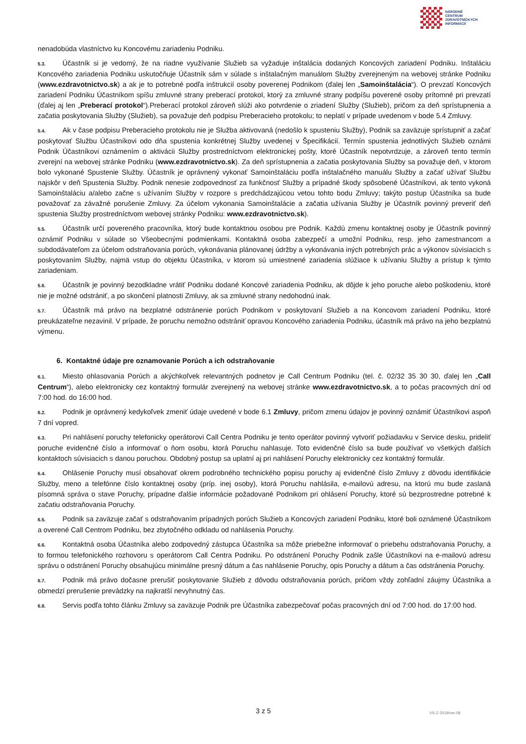NÁRODNÉ
CENTRUM
ZDRAVOTNÍCKYCH
INFORMÁCIÍ
nenadobúda vlastníctvo ku Koncovému zariadeniu Podniku.
5.3. Účastník si je vedomý, že na riadne využívanie Služieb sa vyžaduje inštalácia dodaných Koncových zariadení Podniku. Inštaláciu Koncového zariadenia Podniku uskutočňuje Účastník sám v súlade s inštalačným manuálom Služby zverejneným na webovej stránke Podniku (www.ezdravotnictvo.sk) a ak je to potrebné podľa inštrukcií osoby poverenej Podnikom (ďalej len „Samoinštalácia“). O prevzatí Koncových zariadení Podniku Účastníkom spíšu zmluvné strany preberací protokol, ktorý za zmluvné strany podpíšu poverené osoby prítomné pri prevzatí (ďalej aj len „Preberací protokol“).Preberací protokol zároveň slúži ako potvrdenie o zriadení Služby (Služieb), pričom za deň sprístupnenia a začatia poskytovania Služby (Služieb), sa považuje deň podpisu Preberacieho protokolu; to neplatí v prípade uvedenom v bode 5.4 Zmluvy.
5.4. Ak v čase podpisu Preberacieho protokolu nie je Služba aktivovaná (nedošlo k spusteniu Služby), Podnik sa zaväzuje sprístupniť a začať poskytovať Službu Účastníkovi odo dňa spustenia konkrétnej Služby uvedenej v Špecifikácií. Termín spustenia jednotlivých Služieb oznámi Podnik Účastníkovi oznámením o aktivácii Služby prostredníctvom elektronickej pošty, ktoré Účastník nepotvrdzuje, a zároveň tento termín zverejní na webovej stránke Podniku (www.ezdravotnictvo.sk). Za deň sprístupnenia a začatia poskytovania Služby sa považuje deň, v ktorom bolo vykonané Spustenie Služby. Účastník je oprávnený vykonať Samoinštaláciu podľa inštalačného manuálu Služby a začať užívať Službu najskôr v deň Spustenia Služby. Podnik nenesie zodpovednosť za funkčnosť Služby a prípadné škody spôsobené Účastníkovi, ak tento vykoná Samoinštaláciu a/alebo začne s užívaním Služby v rozpore s predchádzajúcou vetou tohto bodu Zmluvy; takýto postup Účastníka sa bude považovať za závažné porušenie Zmluvy. Za účelom vykonania Samoinštalácie a začatia užívania Služby je Účastník povinný preveriť deň spustenia Služby prostredníctvom webovej stránky Podniku: www.ezdravotnictvo.sk).
5.5. Účastník určí povereného pracovníka, ktorý bude kontaktnou osobou pre Podnik. Každú zmenu kontaktnej osoby je Účastník povinný oznámiť Podniku v súlade so Všeobecnými podmienkami. Kontaktná osoba zabezpečí a umožní Podniku, resp. jeho zamestnancom a subdodávateľom za účelom odstraňovania porúch, vykonávania plánovanej údržby a vykonávania iných potrebných prác a výkonov súvisiacich s poskytovaním Služby, najmä vstup do objektu Účastníka, v ktorom sú umiestnené zariadenia slúžiace k užívaniu Služby a prístup k týmto zariadeniam.
5.6. Účastník je povinný bezodkladne vrátiť Podniku dodané Koncové zariadenia Podniku, ak dôjde k jeho poruche alebo poškodeniu, ktoré nie je možné odstrániť, a po skončení platnosti Zmluvy, ak sa zmluvné strany nedohodnú inak.
5.7. Účastník má právo na bezplatné odstránenie porúch Podnikom v poskytovaní Služieb a na Koncovom zariadení Podniku, ktoré preukázateľne nezavinil. V prípade, že poruchu nemožno odstrániť opravou Koncového zariadenia Podniku, účastník má právo na jeho bezplatnú výmenu.
6. Kontaktné údaje pre oznamovanie Porúch a ich odstraňovanie
6.1. Miesto ohlasovania Porúch a akýchkoľvek relevantných podnetov je Call Centrum Podniku (tel. č. 02/32 35 30 30, ďalej len „Call Centrum“), alebo elektronicky cez kontaktný formulár zverejnený na webovej stránke www.ezdravotnictvo.sk, a to počas pracovných dní od 7:00 hod. do 16:00 hod.
6.2. Podnik je oprávnený kedykoľvek zmeniť údaje uvedené v bode 6.1 Zmluvy, pričom zmenu údajov je povinný oznámiť Účastníkovi aspoň 7 dní vopred.
6.3. Pri nahlásení poruchy telefonicky operátorovi Call Centra Podniku je tento operátor povinný vytvoriť požiadavku v Service desku, prideliť poruche evidenčné číslo a informovať o ňom osobu, ktorá Poruchu nahlasuje. Toto evidenčné číslo sa bude používať vo všetkých ďalších kontaktoch súvisiacich s danou poruchou. Obdobný postup sa uplatní aj pri nahlásení Poruchy elektronicky cez kontaktný formulár.
6.4. Ohlásenie Poruchy musí obsahovať okrem podrobného technického popisu poruchy aj evidenčné číslo Zmluvy z dôvodu identifikácie Služby, meno a telefónne číslo kontaktnej osoby (príp. inej osoby), ktorá Poruchu nahlásila, e-mailovú adresu, na ktorú mu bude zaslaná písomná správa o stave Poruchy, prípadne ďalšie informácie požadované Podnikom pri ohlásení Poruchy, ktoré sú bezprostredne potrebné k začatiu odstraňovania Poruchy.
6.5. Podnik sa zaväzuje začať s odstraňovaním prípadných porúch Služieb a Koncových zariadení Podniku, ktoré boli oznámené Účastníkom a overené Call Centrom Podniku, bez zbytočného odkladu od nahlásenia Poruchy.
6.6. Kontaktná osoba Účastníka alebo zodpovedný zástupca Účastníka sa môže priebežne informovať o priebehu odstraňovania Poruchy, a to formou telefonického rozhovoru s operátorom Call Centra Podniku. Po odstránení Poruchy Podnik zašle Účastníkovi na e-mailovú adresu správu o odstránení Poruchy obsahujúcu minimálne presný dátum a čas nahlásenie Poruchy, opis Poruchy a dátum a čas odstránenia Poruchy.
6.7. Podnik má právo dočasne prerušiť poskytovanie Služieb z dôvodu odstraňovania porúch, pričom vždy zohľadní záujmy Účastníka a obmedzí prerušenie prevádzky na najkratší nevyhnutný čas.
6.8. Servis podľa tohto článku Zmluvy sa zaväzuje Podnik pre Účastníka zabezpečovať počas pracovných dní od 7:00 hod. do 17:00 hod.
3 z 5 VS-Z-2019/ver.08